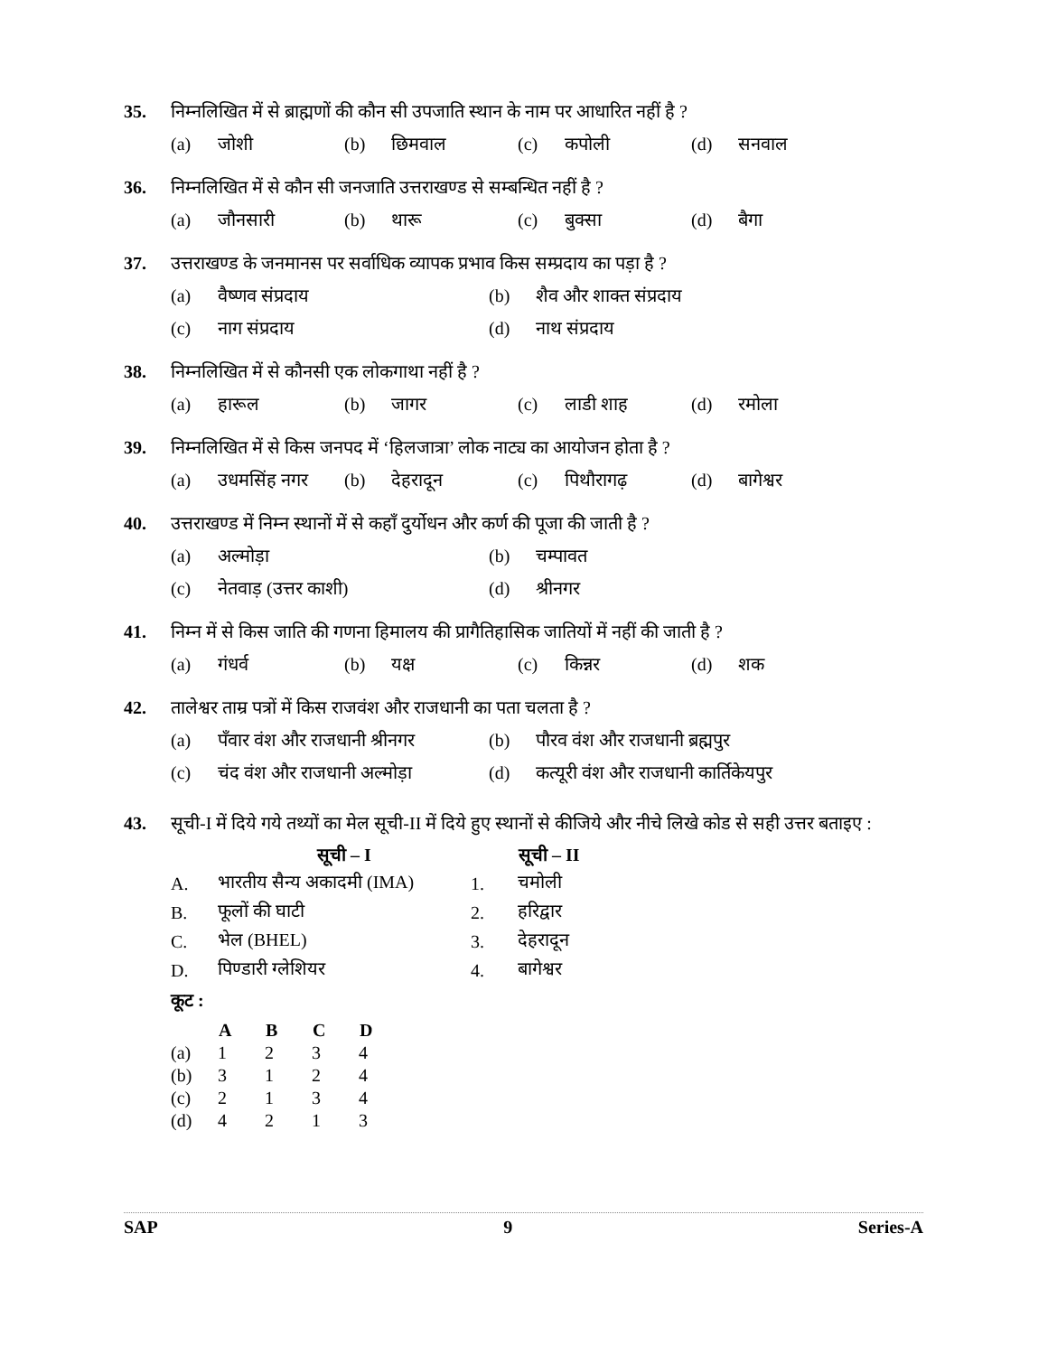35. निम्नलिखित में से ब्राह्मणों की कौन सी उपजाति स्थान के नाम पर आधारित नहीं है ?
| (a) | जोशी | (b) | छिमवाल | (c) | कपोली | (d) | सनवाल |
36. निम्नलिखित में से कौन सी जनजाति उत्तराखण्ड से सम्बन्धित नहीं है ?
| (a) | जौनसारी | (b) | थारू | (c) | बुक्सा | (d) | बैगा |
37. उत्तराखण्ड के जनमानस पर सर्वाधिक व्यापक प्रभाव किस सम्प्रदाय का पड़ा है ?
| (a) | वैष्णव संप्रदाय | (b) | शैव और शाक्त संप्रदाय |
| (c) | नाग संप्रदाय | (d) | नाथ संप्रदाय |
38. निम्नलिखित में से कौनसी एक लोकगाथा नहीं है ?
| (a) | हारूल | (b) | जागर | (c) | लाडी शाह | (d) | रमोला |
39. निम्नलिखित में से किस जनपद में ‘हिलजात्रा’ लोक नाट्य का आयोजन होता है ?
| (a) | उधमसिंह नगर | (b) | देहरादून | (c) | पिथौरागढ़ | (d) | बागेश्वर |
40. उत्तराखण्ड में निम्न स्थानों में से कहाँ दुर्योधन और कर्ण की पूजा की जाती है ?
| (a) | अल्मोड़ा | (b) | चम्पावत |
| (c) | नेतवाड़ (उत्तर काशी) | (d) | श्रीनगर |
41. निम्न में से किस जाति की गणना हिमालय की प्रागैतिहासिक जातियों में नहीं की जाती है ?
| (a) | गंधर्व | (b) | यक्ष | (c) | किन्नर | (d) | शक |
42. तालेश्वर ताम्र पत्रों में किस राजवंश और राजधानी का पता चलता है ?
| (a) | पँवार वंश और राजधानी श्रीनगर | (b) | पौरव वंश और राजधानी ब्रह्मपुर |
| (c) | चंद वंश और राजधानी अल्मोड़ा | (d) | कत्यूरी वंश और राजधानी कार्तिकेयपुर |
43. सूची-I में दिये गये तथ्यों का मेल सूची-II में दिये हुए स्थानों से कीजिये और नीचे लिखे कोड से सही उत्तर बताइए :
| | सूची – I | | सूची – II |
| --- | --- | --- | --- |
| A. | भारतीय सैन्य अकादमी (IMA) | 1. | चमोली |
| B. | फूलों की घाटी | 2. | हरिद्वार |
| C. | भेल (BHEL) | 3. | देहरादून |
| D. | पिण्डारी ग्लेशियर | 4. | बागेश्वर |
कूट :
| | A | B | C | D |
| --- | --- | --- | --- | --- |
| (a) | 1 | 2 | 3 | 4 |
| (b) | 3 | 1 | 2 | 4 |
| (c) | 2 | 1 | 3 | 4 |
| (d) | 4 | 2 | 1 | 3 |
SAP 9 Series-A